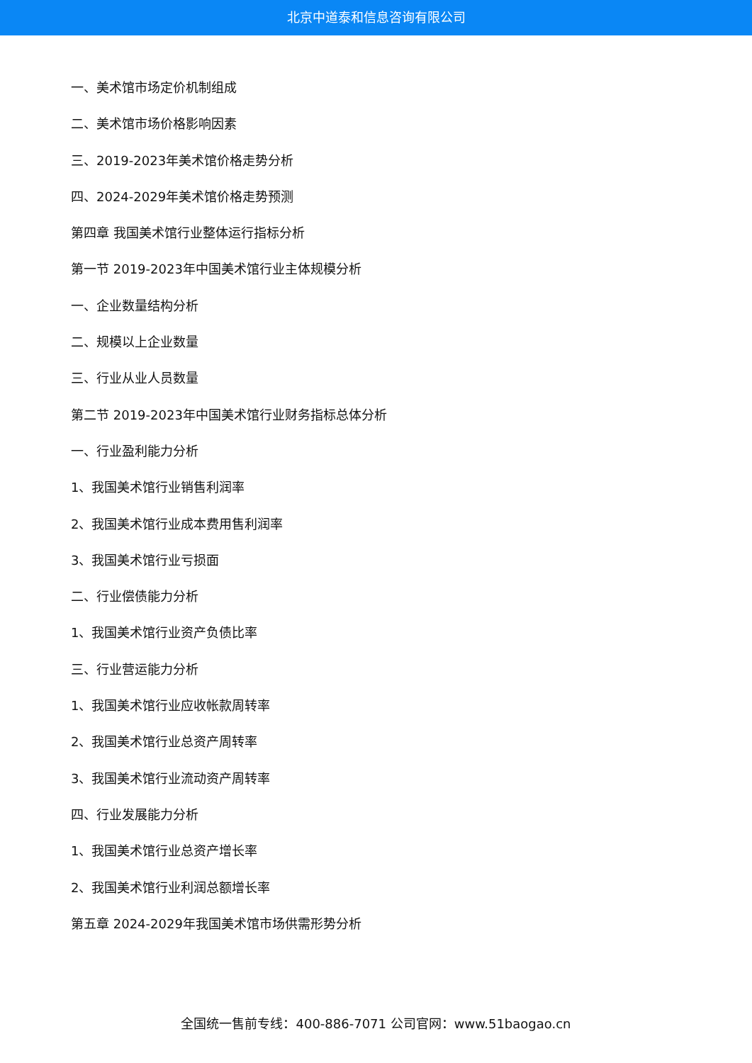北京中道泰和信息咨询有限公司
一、美术馆市场定价机制组成
二、美术馆市场价格影响因素
三、2019-2023年美术馆价格走势分析
四、2024-2029年美术馆价格走势预测
第四章 我国美术馆行业整体运行指标分析
第一节 2019-2023年中国美术馆行业主体规模分析
一、企业数量结构分析
二、规模以上企业数量
三、行业从业人员数量
第二节 2019-2023年中国美术馆行业财务指标总体分析
一、行业盈利能力分析
1、我国美术馆行业销售利润率
2、我国美术馆行业成本费用售利润率
3、我国美术馆行业亏损面
二、行业偿债能力分析
1、我国美术馆行业资产负债比率
三、行业营运能力分析
1、我国美术馆行业应收帐款周转率
2、我国美术馆行业总资产周转率
3、我国美术馆行业流动资产周转率
四、行业发展能力分析
1、我国美术馆行业总资产增长率
2、我国美术馆行业利润总额增长率
第五章 2024-2029年我国美术馆市场供需形势分析
全国统一售前专线：400-886-7071 公司官网：www.51baogao.cn